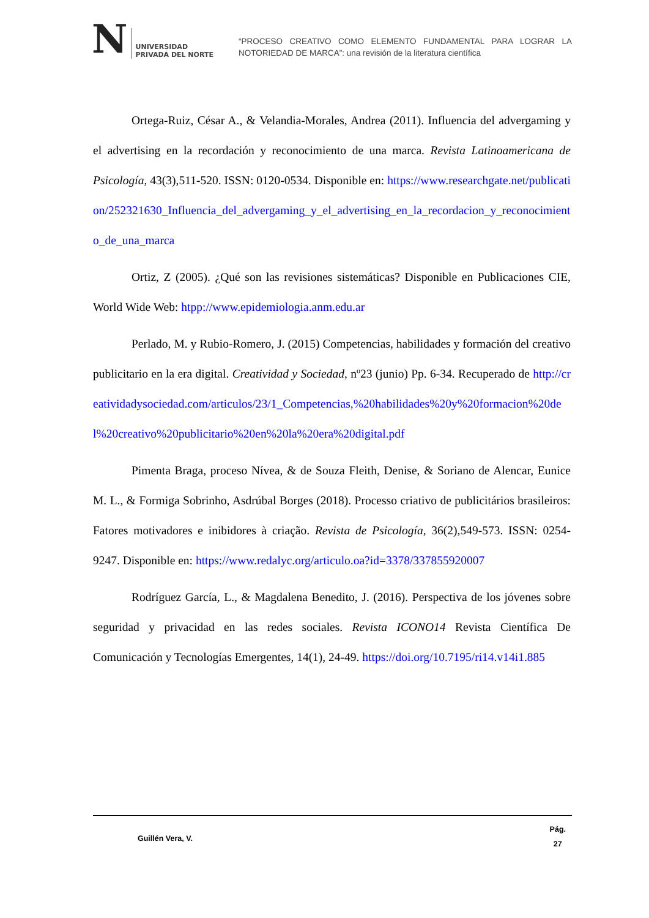N UNIVERSIDAD
PRIVADA DEL NORTE
“PROCESO CREATIVO COMO ELEMENTO FUNDAMENTAL PARA LOGRAR LA NOTORIEDAD DE MARCA”: una revisión de la literatura científica
Ortega-Ruiz, César A., & Velandia-Morales, Andrea (2011). Influencia del advergaming y el advertising en la recordación y reconocimiento de una marca. Revista Latinoamericana de Psicología, 43(3),511-520. ISSN: 0120-0534. Disponible en: https://www.researchgate.net/publication/252321630_Influencia_del_advergaming_y_el_advertising_en_la_recordacion_y_reconocimiento_de_una_marca
Ortiz, Z (2005). ¿Qué son las revisiones sistemáticas? Disponible en Publicaciones CIE, World Wide Web: htpp://www.epidemiologia.anm.edu.ar
Perlado, M. y Rubio-Romero, J. (2015) Competencias, habilidades y formación del creativo publicitario en la era digital. Creatividad y Sociedad, nº23 (junio) Pp. 6-34. Recuperado de http://creatividadysociedad.com/articulos/23/1_Competencias,%20habilidades%20y%20formacion%20del%20creativo%20publicitario%20en%20la%20era%20digital.pdf
Pimenta Braga, proceso Nívea, & de Souza Fleith, Denise, & Soriano de Alencar, Eunice M. L., & Formiga Sobrinho, Asdrúbal Borges (2018). Processo criativo de publicitários brasileiros: Fatores motivadores e inibidores à criação. Revista de Psicología, 36(2),549-573. ISSN: 0254-9247. Disponible en: https://www.redalyc.org/articulo.oa?id=3378/337855920007
Rodríguez García, L., & Magdalena Benedito, J. (2016). Perspectiva de los jóvenes sobre seguridad y privacidad en las redes sociales. Revista ICONO14 Revista Científica De Comunicación y Tecnologías Emergentes, 14(1), 24-49. https://doi.org/10.7195/ri14.v14i1.885
Guillén Vera, V.
Pág.
27